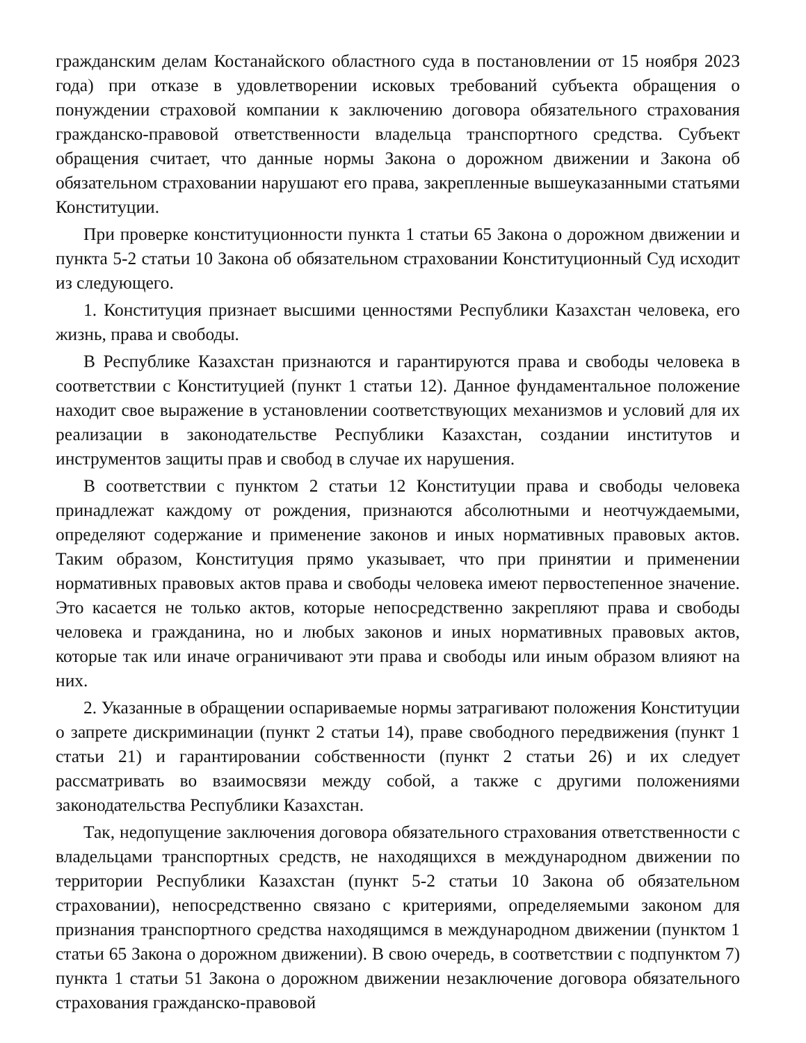гражданским делам Костанайского областного суда в постановлении от 15 ноября 2023 года) при отказе в удовлетворении исковых требований субъекта обращения о понуждении страховой компании к заключению договора обязательного страхования гражданско-правовой ответственности владельца транспортного средства. Субъект обращения считает, что данные нормы Закона о дорожном движении и Закона об обязательном страховании нарушают его права, закрепленные вышеуказанными статьями Конституции.
При проверке конституционности пункта 1 статьи 65 Закона о дорожном движении и пункта 5-2 статьи 10 Закона об обязательном страховании Конституционный Суд исходит из следующего.
1. Конституция признает высшими ценностями Республики Казахстан человека, его жизнь, права и свободы.
В Республике Казахстан признаются и гарантируются права и свободы человека в соответствии с Конституцией (пункт 1 статьи 12). Данное фундаментальное положение находит свое выражение в установлении соответствующих механизмов и условий для их реализации в законодательстве Республики Казахстан, создании институтов и инструментов защиты прав и свобод в случае их нарушения.
В соответствии с пунктом 2 статьи 12 Конституции права и свободы человека принадлежат каждому от рождения, признаются абсолютными и неотчуждаемыми, определяют содержание и применение законов и иных нормативных правовых актов. Таким образом, Конституция прямо указывает, что при принятии и применении нормативных правовых актов права и свободы человека имеют первостепенное значение. Это касается не только актов, которые непосредственно закрепляют права и свободы человека и гражданина, но и любых законов и иных нормативных правовых актов, которые так или иначе ограничивают эти права и свободы или иным образом влияют на них.
2. Указанные в обращении оспариваемые нормы затрагивают положения Конституции о запрете дискриминации (пункт 2 статьи 14), праве свободного передвижения (пункт 1 статьи 21) и гарантировании собственности (пункт 2 статьи 26) и их следует рассматривать во взаимосвязи между собой, а также с другими положениями законодательства Республики Казахстан.
Так, недопущение заключения договора обязательного страхования ответственности с владельцами транспортных средств, не находящихся в международном движении по территории Республики Казахстан (пункт 5-2 статьи 10 Закона об обязательном страховании), непосредственно связано с критериями, определяемыми законом для признания транспортного средства находящимся в международном движении (пунктом 1 статьи 65 Закона о дорожном движении). В свою очередь, в соответствии с подпунктом 7) пункта 1 статьи 51 Закона о дорожном движении незаключение договора обязательного страхования гражданско-правовой